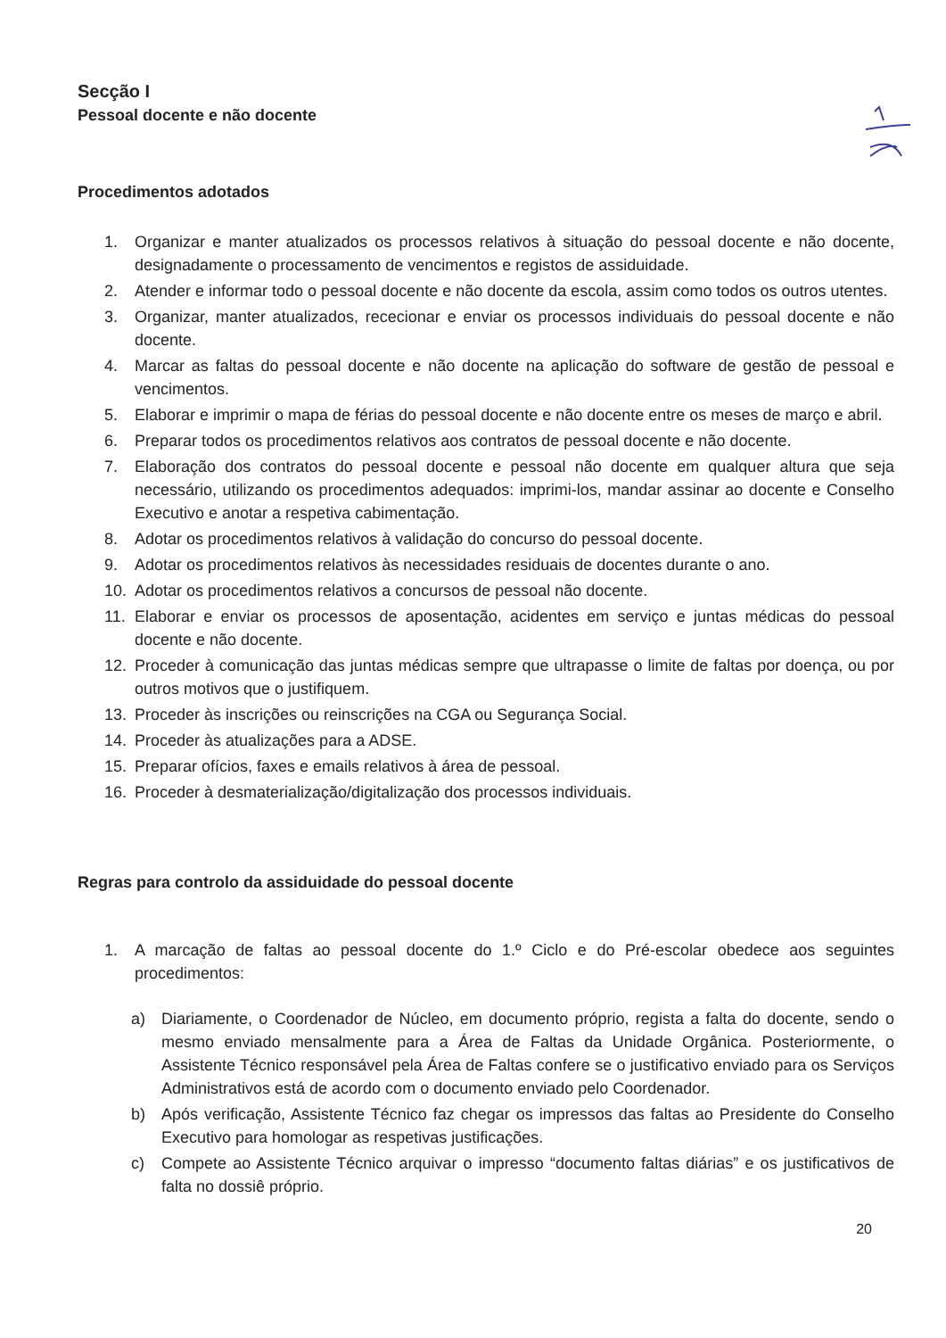Secção I
Pessoal docente e não docente
Procedimentos adotados
1. Organizar e manter atualizados os processos relativos à situação do pessoal docente e não docente, designadamente o processamento de vencimentos e registos de assiduidade.
2. Atender e informar todo o pessoal docente e não docente da escola, assim como todos os outros utentes.
3. Organizar, manter atualizados, rececionar e enviar os processos individuais do pessoal docente e não docente.
4. Marcar as faltas do pessoal docente e não docente na aplicação do software de gestão de pessoal e vencimentos.
5. Elaborar e imprimir o mapa de férias do pessoal docente e não docente entre os meses de março e abril.
6. Preparar todos os procedimentos relativos aos contratos de pessoal docente e não docente.
7. Elaboração dos contratos do pessoal docente e pessoal não docente em qualquer altura que seja necessário, utilizando os procedimentos adequados: imprimi-los, mandar assinar ao docente e Conselho Executivo e anotar a respetiva cabimentação.
8. Adotar os procedimentos relativos à validação do concurso do pessoal docente.
9. Adotar os procedimentos relativos às necessidades residuais de docentes durante o ano.
10. Adotar os procedimentos relativos a concursos de pessoal não docente.
11. Elaborar e enviar os processos de aposentação, acidentes em serviço e juntas médicas do pessoal docente e não docente.
12. Proceder à comunicação das juntas médicas sempre que ultrapasse o limite de faltas por doença, ou por outros motivos que o justifiquem.
13. Proceder às inscrições ou reinscrições na CGA ou Segurança Social.
14. Proceder às atualizações para a ADSE.
15. Preparar ofícios, faxes e emails relativos à área de pessoal.
16. Proceder à desmaterialização/digitalização dos processos individuais.
Regras para controlo da assiduidade do pessoal docente
1. A marcação de faltas ao pessoal docente do 1.º Ciclo e do Pré-escolar obedece aos seguintes procedimentos:
a) Diariamente, o Coordenador de Núcleo, em documento próprio, regista a falta do docente, sendo o mesmo enviado mensalmente para a Área de Faltas da Unidade Orgânica. Posteriormente, o Assistente Técnico responsável pela Área de Faltas confere se o justificativo enviado para os Serviços Administrativos está de acordo com o documento enviado pelo Coordenador.
b) Após verificação, Assistente Técnico faz chegar os impressos das faltas ao Presidente do Conselho Executivo para homologar as respetivas justificações.
c) Compete ao Assistente Técnico arquivar o impresso “documento faltas diárias” e os justificativos de falta no dossiê próprio.
20